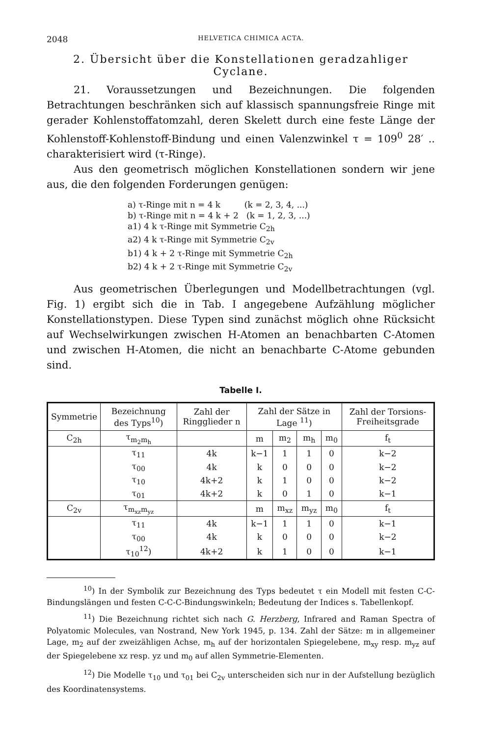2048 HELVETICA CHIMICA ACTA.
2. Übersicht über die Konstellationen geradzahliger Cyclane.
21. Voraussetzungen und Bezeichnungen. Die folgenden Betrachtungen beschränken sich auf klassisch spannungsfreie Ringe mit gerader Kohlenstoffatomzahl, deren Skelett durch eine feste Länge der Kohlenstoff-Kohlenstoff-Bindung und einen Valenzwinkel τ = 109<sup>0</sup> 28′ .. charakterisiert wird (τ-Ringe).
Aus den geometrisch möglichen Konstellationen sondern wir jene aus, die den folgenden Forderungen genügen:
a) τ-Ringe mit n = 4 k (k = 2, 3, 4, ...)
b) τ-Ringe mit n = 4 k + 2 (k = 1, 2, 3, ...)
a1) 4 k τ-Ringe mit Symmetrie C<sub>2h</sub>
a2) 4 k τ-Ringe mit Symmetrie C<sub>2v</sub>
b1) 4 k + 2 τ-Ringe mit Symmetrie C<sub>2h</sub>
b2) 4 k + 2 τ-Ringe mit Symmetrie C<sub>2v</sub>
Aus geometrischen Überlegungen und Modellbetrachtungen (vgl. Fig. 1) ergibt sich die in Tab. I angegebene Aufzählung möglicher Konstellationstypen. Diese Typen sind zunächst möglich ohne Rücksicht auf Wechselwirkungen zwischen H-Atomen an benachbarten C-Atomen und zwischen H-Atomen, die nicht an benachbarte C-Atome gebunden sind.
Tabelle I.
| Symmetrie | Bezeichnung des Typs<sup>10</sup>) | Zahl der Ringglieder n | Zahl der Sätze in Lage <sup>11</sup>) | | | | Zahl der Torsions-Freiheitsgrade |
| --- | --- | --- | --- | --- | --- | --- | --- |
| C<sub>2h</sub> | τ<sub>m<sub>2</sub>m<sub>h</sub></sub> | | m | m<sub>2</sub> | m<sub>h</sub> | m<sub>0</sub> | f<sub>t</sub> |
| | τ<sub>11</sub> | 4k | k−1 | 1 | 1 | 0 | k−2 |
| | τ<sub>00</sub> | 4k | k | 0 | 0 | 0 | k−2 |
| | τ<sub>10</sub> | 4k+2 | k | 1 | 0 | 0 | k−2 |
| | τ<sub>01</sub> | 4k+2 | k | 0 | 1 | 0 | k−1 |
| C<sub>2v</sub> | τ<sub>m<sub>xz</sub>m<sub>yz</sub></sub> | | m | m<sub>xz</sub> | m<sub>yz</sub> | m<sub>0</sub> | f<sub>t</sub> |
| | τ<sub>11</sub> | 4k | k−1 | 1 | 1 | 0 | k−1 |
| | τ<sub>00</sub> | 4k | k | 0 | 0 | 0 | k−2 |
| | τ<sub>10</sub><sup>12</sup>) | 4k+2 | k | 1 | 0 | 0 | k−1 |
<sup>10</sup>) In der Symbolik zur Bezeichnung des Typs bedeutet τ ein Modell mit festen C-C-Bindungslängen und festen C-C-C-Bindungswinkeln; Bedeutung der Indices s. Tabellenkopf.
<sup>11</sup>) Die Bezeichnung richtet sich nach G. Herzberg, Infrared and Raman Spectra of Polyatomic Molecules, van Nostrand, New York 1945, p. 134. Zahl der Sätze: m in allgemeiner Lage, m<sub>2</sub> auf der zweizähligen Achse, m<sub>h</sub> auf der horizontalen Spiegelebene, m<sub>xy</sub> resp. m<sub>yz</sub> auf der Spiegelebene xz resp. yz und m<sub>0</sub> auf allen Symmetrie-Elementen.
<sup>12</sup>) Die Modelle τ<sub>10</sub> und τ<sub>01</sub> bei C<sub>2v</sub> unterscheiden sich nur in der Aufstellung bezüglich des Koordinatensystems.